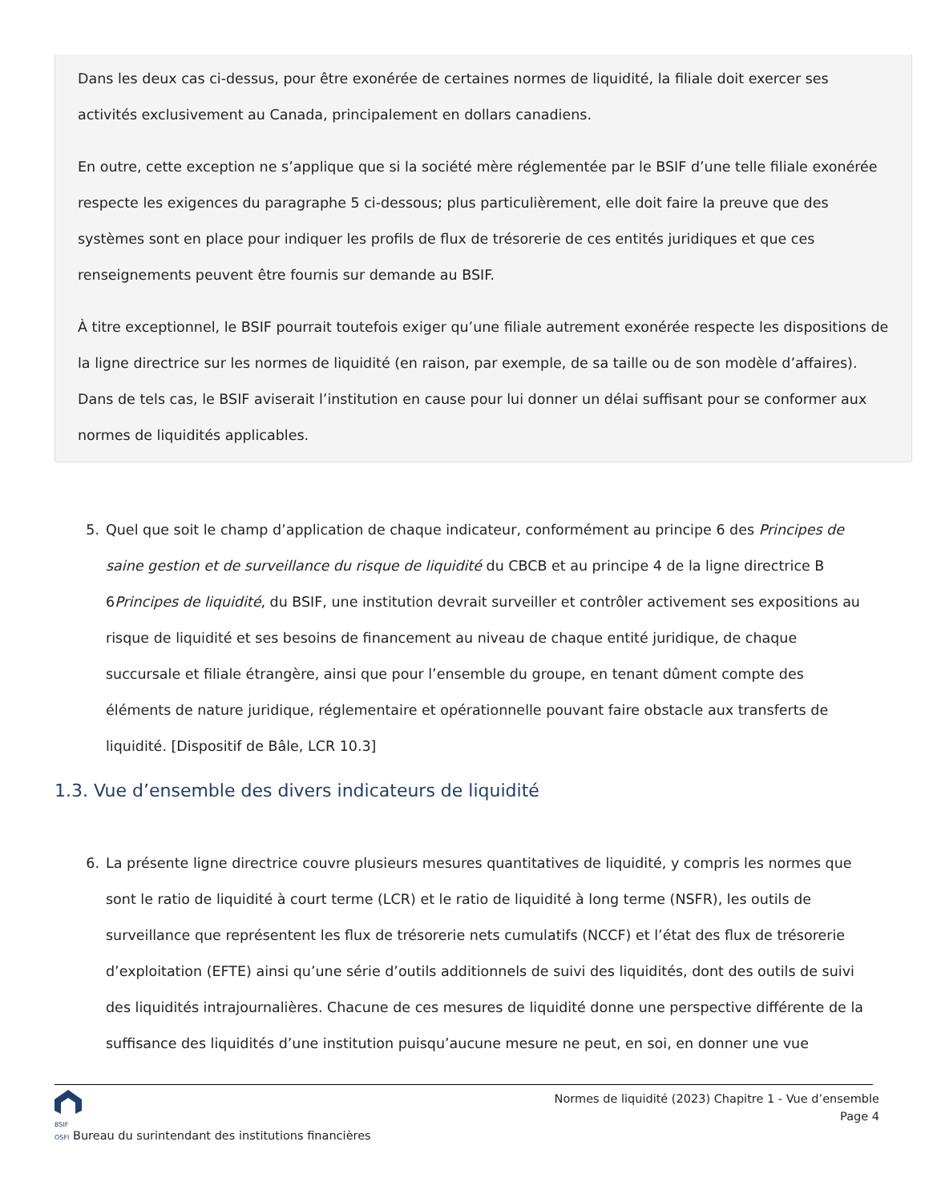Dans les deux cas ci-dessus, pour être exonérée de certaines normes de liquidité, la filiale doit exercer ses activités exclusivement au Canada, principalement en dollars canadiens.
En outre, cette exception ne s’applique que si la société mère réglementée par le BSIF d’une telle filiale exonérée respecte les exigences du paragraphe 5 ci-dessous; plus particulièrement, elle doit faire la preuve que des systèmes sont en place pour indiquer les profils de flux de trésorerie de ces entités juridiques et que ces renseignements peuvent être fournis sur demande au BSIF.
À titre exceptionnel, le BSIF pourrait toutefois exiger qu’une filiale autrement exonérée respecte les dispositions de la ligne directrice sur les normes de liquidité (en raison, par exemple, de sa taille ou de son modèle d’affaires). Dans de tels cas, le BSIF aviserait l’institution en cause pour lui donner un délai suffisant pour se conformer aux normes de liquidités applicables.
5. Quel que soit le champ d’application de chaque indicateur, conformément au principe 6 des Principes de saine gestion et de surveillance du risque de liquidité du CBCB et au principe 4 de la ligne directrice B 6Principes de liquidité, du BSIF, une institution devrait surveiller et contrôler activement ses expositions au risque de liquidité et ses besoins de financement au niveau de chaque entité juridique, de chaque succursale et filiale étrangère, ainsi que pour l’ensemble du groupe, en tenant dûment compte des éléments de nature juridique, réglementaire et opérationnelle pouvant faire obstacle aux transferts de liquidité. [Dispositif de Bâle, LCR 10.3]
1.3. Vue d’ensemble des divers indicateurs de liquidité
6. La présente ligne directrice couvre plusieurs mesures quantitatives de liquidité, y compris les normes que sont le ratio de liquidité à court terme (LCR) et le ratio de liquidité à long terme (NSFR), les outils de surveillance que représentent les flux de trésorerie nets cumulatifs (NCCF) et l’état des flux de trésorerie d’exploitation (EFTE) ainsi qu’une série d’outils additionnels de suivi des liquidités, dont des outils de suivi des liquidités intrajournalières. Chacune de ces mesures de liquidité donne une perspective différente de la suffisance des liquidités d’une institution puisqu’aucune mesure ne peut, en soi, en donner une vue
BSIF
OSFI Bureau du surintendant des institutions financières
Normes de liquidité (2023) Chapitre 1 - Vue d’ensemble
Page 4